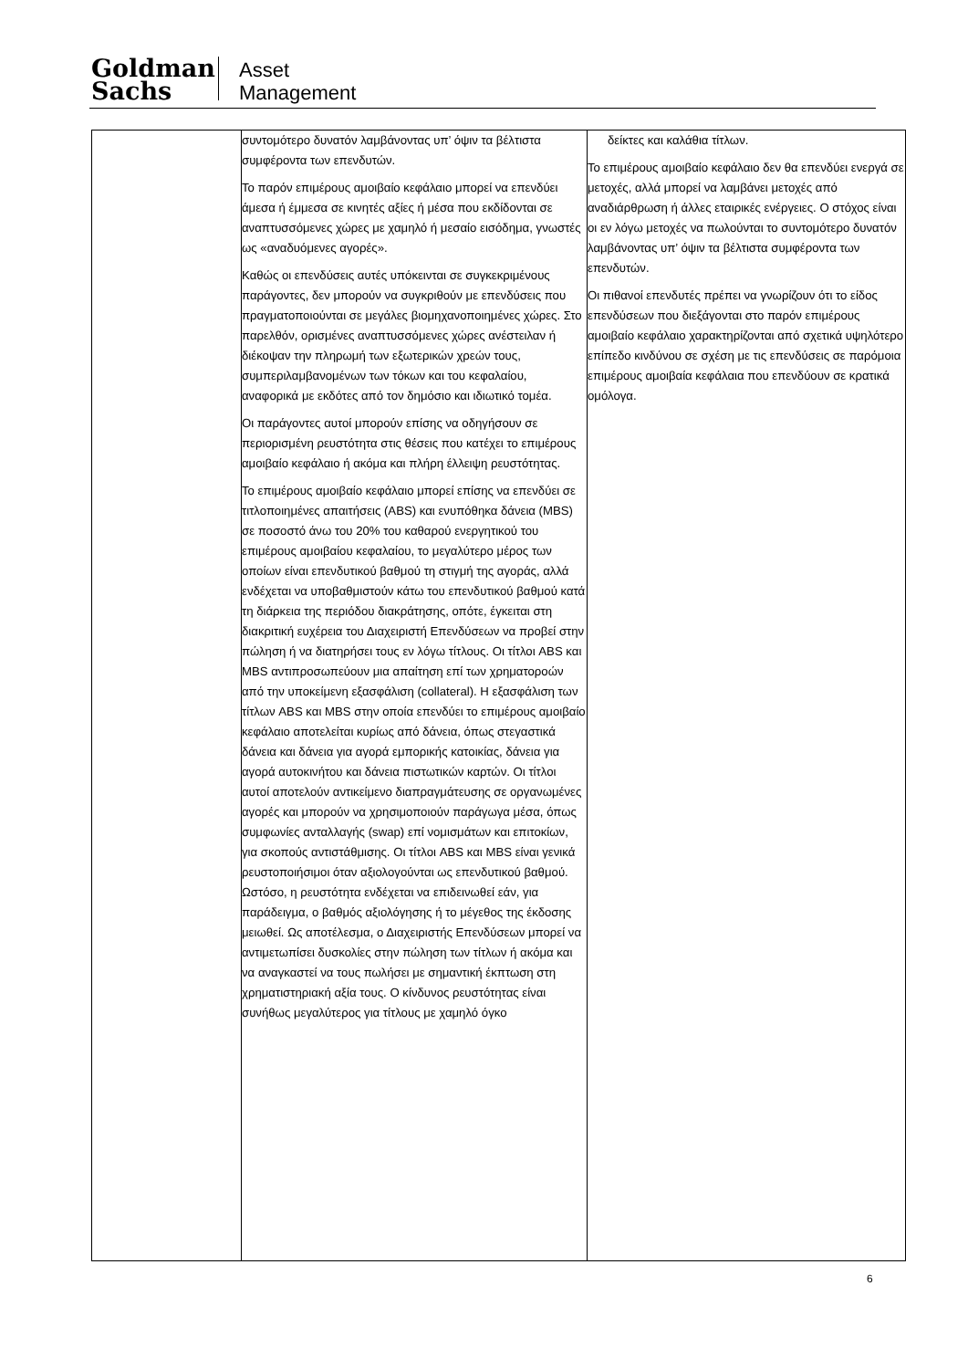Goldman
Sachs
Asset
Management
| | συντομότερο δυνατόν λαμβάνοντας υπ’ όψιν τα βέλτιστα συμφέροντα των επενδυτών. Το παρόν επιμέρους αμοιβαίο κεφάλαιο μπορεί να επενδύει άμεσα ή έμμεσα σε κινητές αξίες ή μέσα που εκδίδονται σε αναπτυσσόμενες χώρες με χαμηλό ή μεσαίο εισόδημα, γνωστές ως «αναδυόμενες αγορές». Καθώς οι επενδύσεις αυτές υπόκεινται σε συγκεκριμένους παράγοντες, δεν μπορούν να συγκριθούν με επενδύσεις που πραγματοποιούνται σε μεγάλες βιομηχανοποιημένες χώρες. Στο παρελθόν, ορισμένες αναπτυσσόμενες χώρες ανέστειλαν ή διέκοψαν την πληρωμή των εξωτερικών χρεών τους, συμπεριλαμβανομένων των τόκων και του κεφαλαίου, αναφορικά με εκδότες από τον δημόσιο και ιδιωτικό τομέα. Οι παράγοντες αυτοί μπορούν επίσης να οδηγήσουν σε περιορισμένη ρευστότητα στις θέσεις που κατέχει το επιμέρους αμοιβαίο κεφάλαιο ή ακόμα και πλήρη έλλειψη ρευστότητας. Το επιμέρους αμοιβαίο κεφάλαιο μπορεί επίσης να επενδύει σε τιτλοποιημένες απαιτήσεις (ABS) και ενυπόθηκα δάνεια (MBS) σε ποσοστό άνω του 20% του καθαρού ενεργητικού του επιμέρους αμοιβαίου κεφαλαίου, το μεγαλύτερο μέρος των οποίων είναι επενδυτικού βαθμού τη στιγμή της αγοράς, αλλά ενδέχεται να υποβαθμιστούν κάτω του επενδυτικού βαθμού κατά τη διάρκεια της περιόδου διακράτησης, οπότε, έγκειται στη διακριτική ευχέρεια του Διαχειριστή Επενδύσεων να προβεί στην πώληση ή να διατηρήσει τους εν λόγω τίτλους. Οι τίτλοι ABS και MBS αντιπροσωπεύουν μια απαίτηση επί των χρηματοροών από την υποκείμενη εξασφάλιση (collateral). Η εξασφάλιση των τίτλων ABS και MBS στην οποία επενδύει το επιμέρους αμοιβαίο κεφάλαιο αποτελείται κυρίως από δάνεια, όπως στεγαστικά δάνεια και δάνεια για αγορά εμπορικής κατοικίας, δάνεια για αγορά αυτοκινήτου και δάνεια πιστωτικών καρτών. Οι τίτλοι αυτοί αποτελούν αντικείμενο διαπραγμάτευσης σε οργανωμένες αγορές και μπορούν να χρησιμοποιούν παράγωγα μέσα, όπως συμφωνίες ανταλλαγής (swap) επί νομισμάτων και επιτοκίων, για σκοπούς αντιστάθμισης. Οι τίτλοι ABS και MBS είναι γενικά ρευστοποιήσιμοι όταν αξιολογούνται ως επενδυτικού βαθμού. Ωστόσο, η ρευστότητα ενδέχεται να επιδεινωθεί εάν, για παράδειγμα, ο βαθμός αξιολόγησης ή το μέγεθος της έκδοσης μειωθεί. Ως αποτέλεσμα, ο Διαχειριστής Επενδύσεων μπορεί να αντιμετωπίσει δυσκολίες στην πώληση των τίτλων ή ακόμα και να αναγκαστεί να τους πωλήσει με σημαντική έκπτωση στη χρηματιστηριακή αξία τους. Ο κίνδυνος ρευστότητας είναι συνήθως μεγαλύτερος για τίτλους με χαμηλό όγκο | δείκτες και καλάθια τίτλων. Το επιμέρους αμοιβαίο κεφάλαιο δεν θα επενδύει ενεργά σε μετοχές, αλλά μπορεί να λαμβάνει μετοχές από αναδιάρθρωση ή άλλες εταιρικές ενέργειες. Ο στόχος είναι οι εν λόγω μετοχές να πωλούνται το συντομότερο δυνατόν λαμβάνοντας υπ’ όψιν τα βέλτιστα συμφέροντα των επενδυτών. Οι πιθανοί επενδυτές πρέπει να γνωρίζουν ότι το είδος επενδύσεων που διεξάγονται στο παρόν επιμέρους αμοιβαίο κεφάλαιο χαρακτηρίζονται από σχετικά υψηλότερο επίπεδο κινδύνου σε σχέση με τις επενδύσεις σε παρόμοια επιμέρους αμοιβαία κεφάλαια που επενδύουν σε κρατικά ομόλογα. |
6